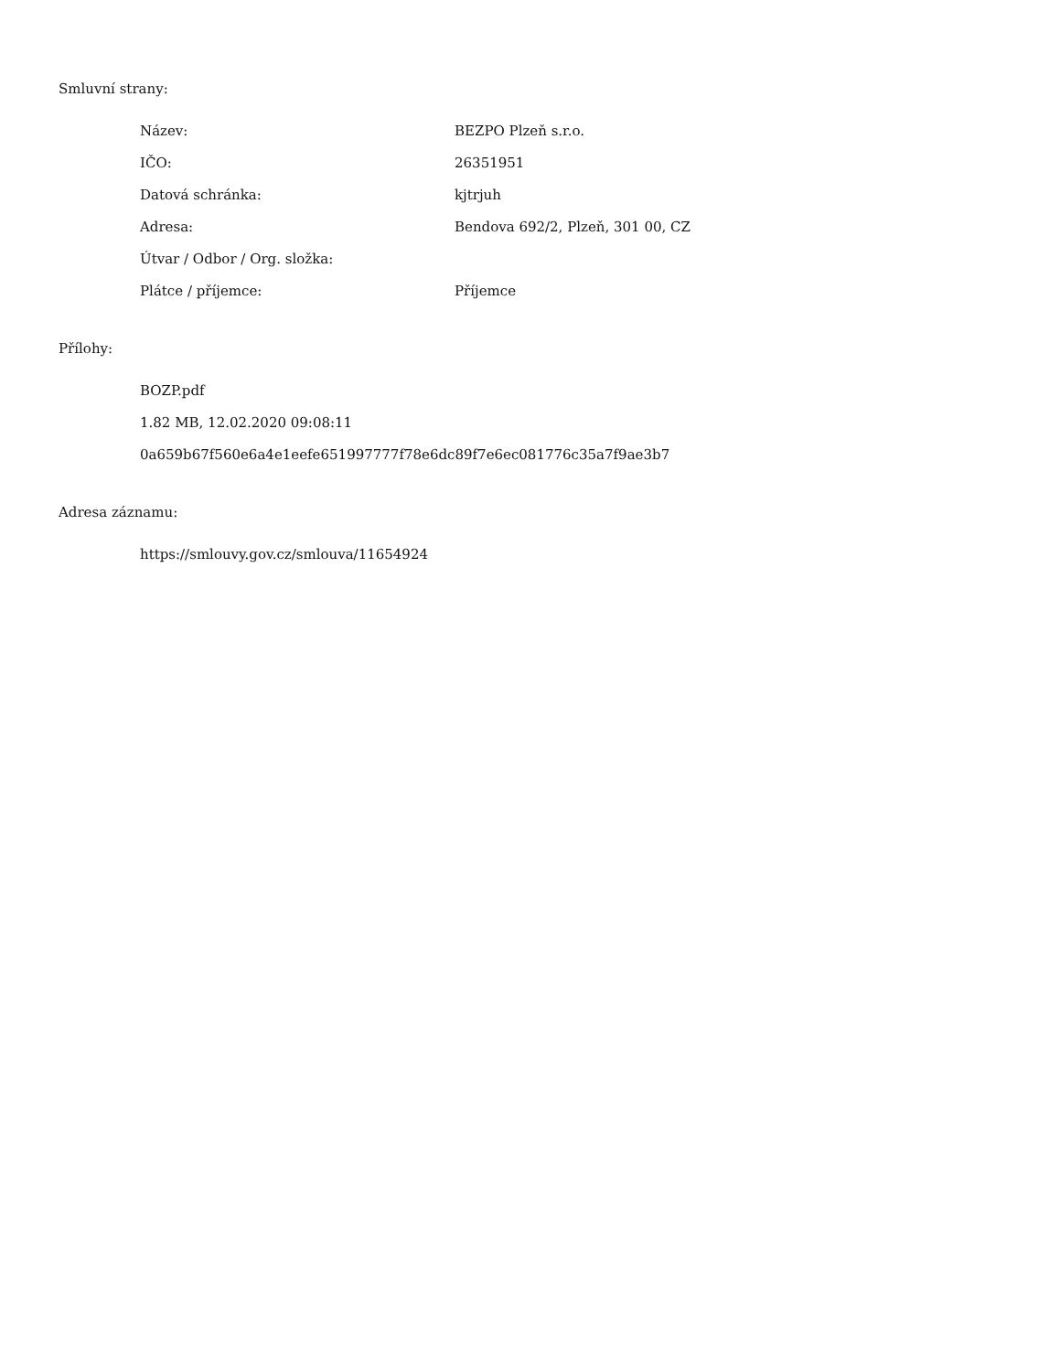Smluvní strany:
| Název: | BEZPO Plzeň s.r.o. |
| IČO: | 26351951 |
| Datová schránka: | kjtrjuh |
| Adresa: | Bendova 692/2, Plzeň, 301 00, CZ |
| Útvar / Odbor / Org. složka: | |
| Plátce / příjemce: | Příjemce |
Přílohy:
BOZP.pdf
1.82 MB, 12.02.2020 09:08:11
0a659b67f560e6a4e1eefe651997777f78e6dc89f7e6ec081776c35a7f9ae3b7
Adresa záznamu:
https://smlouvy.gov.cz/smlouva/11654924